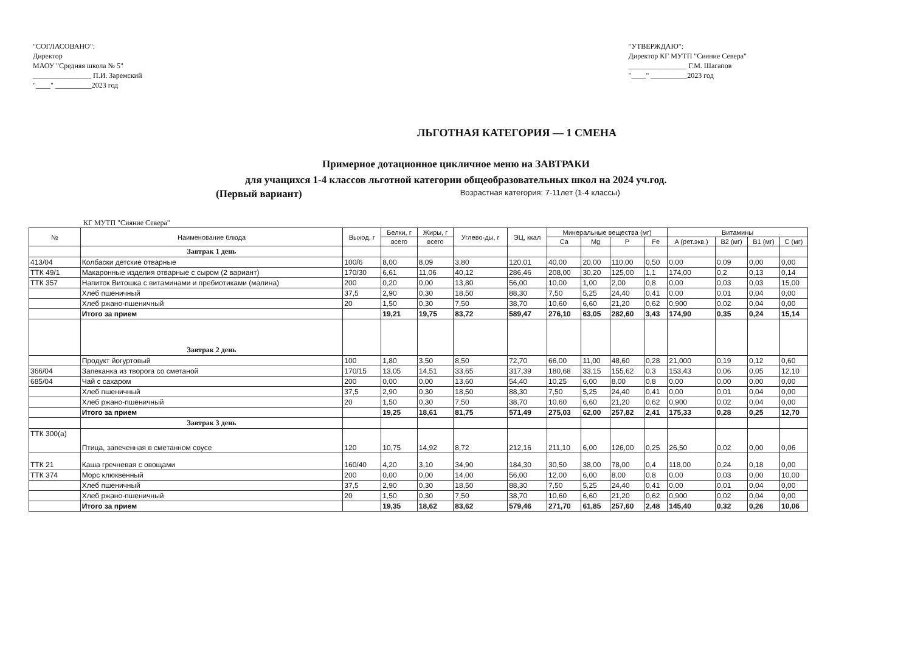"СОГЛАСОВАНО":
Директор
МАОУ "Средняя школа № 5"
________________ П.И. Заремский
"____" __________2023 год
"УТВЕРЖДАЮ":
Директор КГ МУТП "Сияние Севера"
________________ Г.М. Шагапов
"____" __________2023 год
ЛЬГОТНАЯ КАТЕГОРИЯ — 1 СМЕНА
Примерное дотационное цикличное меню на ЗАВТРАКИ
для учащихся 1-4 классов льготной категории общеобразовательных школ на 2024 уч.год.
(Первый вариант) Возрастная категория: 7-11лет (1-4 классы)
КГ МУТП "Сияние Севера"
| № | Наименование блюда | Выход, г | Белки, г | Жиры, г | Углево-ды, г | ЭЦ, ккал | Минеральные вещества (мг) | | | | Витамины | | | |
| --- | --- | --- | --- | --- | --- | --- | --- | --- | --- | --- | --- | --- | --- | --- |
| | | | всего | всего | | | Ca | Mg | P | Fe | A (рет.экв.) | B2 (мг) | B1 (мг) | C (мг) |
| | Завтрак 1 день | | | | | | | | | | | | | |
| 413/04 | Колбаски детские отварные | 100/6 | 8,00 | 8,09 | 3,80 | 120,01 | 40,00 | 20,00 | 110,00 | 0,50 | 0,00 | 0,09 | 0,00 | 0,00 |
| ТТК 49/1 | Макаронные изделия отварные с сыром (2 вариант) | 170/30 | 6,61 | 11,06 | 40,12 | 286,46 | 208,00 | 30,20 | 125,00 | 1,1 | 174,00 | 0,2 | 0,13 | 0,14 |
| ТТК 357 | Напиток Витошка с витаминами и пребиотиками (малина) | 200 | 0,20 | 0,00 | 13,80 | 56,00 | 10,00 | 1,00 | 2,00 | 0,8 | 0,00 | 0,03 | 0,03 | 15,00 |
| | Хлеб пшеничный | 37,5 | 2,90 | 0,30 | 18,50 | 88,30 | 7,50 | 5,25 | 24,40 | 0,41 | 0,00 | 0,01 | 0,04 | 0,00 |
| | Хлеб ржано-пшеничный | 20 | 1,50 | 0,30 | 7,50 | 38,70 | 10,60 | 6,60 | 21,20 | 0,62 | 0,900 | 0,02 | 0,04 | 0,00 |
| | Итого за прием | | 19,21 | 19,75 | 83,72 | 589,47 | 276,10 | 63,05 | 282,60 | 3,43 | 174,90 | 0,35 | 0,24 | 15,14 |
| | Завтрак 2 день | | | | | | | | | | | | | |
| | Продукт йогуртовый | 100 | 1,80 | 3,50 | 8,50 | 72,70 | 66,00 | 11,00 | 48,60 | 0,28 | 21,000 | 0,19 | 0,12 | 0,60 |
| 366/04 | Запеканка из творога со сметаной | 170/15 | 13,05 | 14,51 | 33,65 | 317,39 | 180,68 | 33,15 | 155,62 | 0,3 | 153,43 | 0,06 | 0,05 | 12,10 |
| 685/04 | Чай с сахаром | 200 | 0,00 | 0,00 | 13,60 | 54,40 | 10,25 | 6,00 | 8,00 | 0,8 | 0,00 | 0,00 | 0,00 | 0,00 |
| | Хлеб пшеничный | 37,5 | 2,90 | 0,30 | 18,50 | 88,30 | 7,50 | 5,25 | 24,40 | 0,41 | 0,00 | 0,01 | 0,04 | 0,00 |
| | Хлеб ржано-пшеничный | 20 | 1,50 | 0,30 | 7,50 | 38,70 | 10,60 | 6,60 | 21,20 | 0,62 | 0,900 | 0,02 | 0,04 | 0,00 |
| | Итого за прием | | 19,25 | 18,61 | 81,75 | 571,49 | 275,03 | 62,00 | 257,82 | 2,41 | 175,33 | 0,28 | 0,25 | 12,70 |
| | Завтрак 3 день | | | | | | | | | | | | | |
| ТТК 300(а) | Птица, запеченная в сметанном соусе | 120 | 10,75 | 14,92 | 8,72 | 212,16 | 211,10 | 6,00 | 126,00 | 0,25 | 26,50 | 0,02 | 0,00 | 0,06 |
| ТТК 21 | Каша гречневая с овощами | 160/40 | 4,20 | 3,10 | 34,90 | 184,30 | 30,50 | 38,00 | 78,00 | 0,4 | 118,00 | 0,24 | 0,18 | 0,00 |
| ТТК 374 | Морс клюквенный | 200 | 0,00 | 0,00 | 14,00 | 56,00 | 12,00 | 6,00 | 8,00 | 0,8 | 0,00 | 0,03 | 0,00 | 10,00 |
| | Хлеб пшеничный | 37,5 | 2,90 | 0,30 | 18,50 | 88,30 | 7,50 | 5,25 | 24,40 | 0,41 | 0,00 | 0,01 | 0,04 | 0,00 |
| | Хлеб ржано-пшеничный | 20 | 1,50 | 0,30 | 7,50 | 38,70 | 10,60 | 6,60 | 21,20 | 0,62 | 0,900 | 0,02 | 0,04 | 0,00 |
| | Итого за прием | | 19,35 | 18,62 | 83,62 | 579,46 | 271,70 | 61,85 | 257,60 | 2,48 | 145,40 | 0,32 | 0,26 | 10,06 |